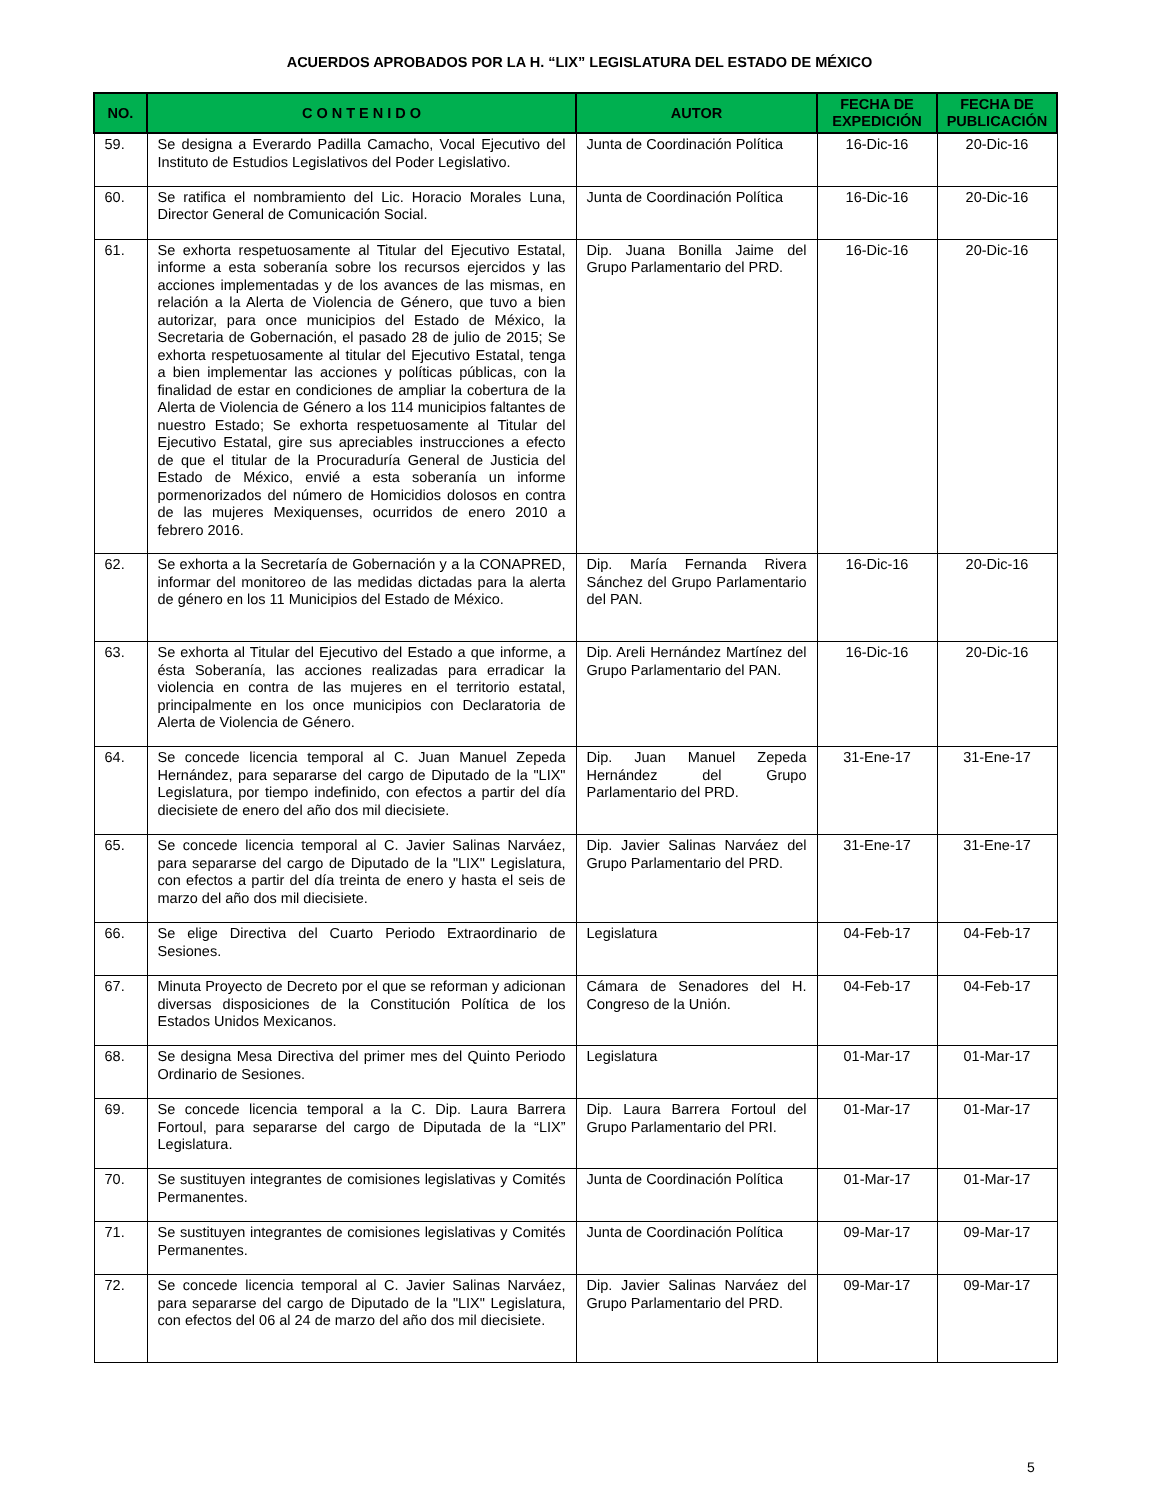ACUERDOS APROBADOS POR LA H. “LIX” LEGISLATURA DEL ESTADO DE MÉXICO
| NO. | C O N T E N I D O | AUTOR | FECHA DE EXPEDICIÓN | FECHA DE PUBLICACIÓN |
| --- | --- | --- | --- | --- |
| 59. | Se designa a Everardo Padilla Camacho, Vocal Ejecutivo del Instituto de Estudios Legislativos del Poder Legislativo. | Junta de Coordinación Política | 16-Dic-16 | 20-Dic-16 |
| 60. | Se ratifica el nombramiento del Lic. Horacio Morales Luna, Director General de Comunicación Social. | Junta de Coordinación Política | 16-Dic-16 | 20-Dic-16 |
| 61. | Se exhorta respetuosamente al Titular del Ejecutivo Estatal, informe a esta soberanía sobre los recursos ejercidos y las acciones implementadas y de los avances de las mismas, en relación a la Alerta de Violencia de Género, que tuvo a bien autorizar, para once municipios del Estado de México, la Secretaria de Gobernación, el pasado 28 de julio de 2015; Se exhorta respetuosamente al titular del Ejecutivo Estatal, tenga a bien implementar las acciones y políticas públicas, con la finalidad de estar en condiciones de ampliar la cobertura de la Alerta de Violencia de Género a los 114 municipios faltantes de nuestro Estado; Se exhorta respetuosamente al Titular del Ejecutivo Estatal, gire sus apreciables instrucciones a efecto de que el titular de la Procuraduría General de Justicia del Estado de México, envié a esta soberanía un informe pormenorizados del número de Homicidios dolosos en contra de las mujeres Mexiquenses, ocurridos de enero 2010 a febrero 2016. | Dip. Juana Bonilla Jaime del Grupo Parlamentario del PRD. | 16-Dic-16 | 20-Dic-16 |
| 62. | Se exhorta a la Secretaría de Gobernación y a la CONAPRED, informar del monitoreo de las medidas dictadas para la alerta de género en los 11 Municipios del Estado de México. | Dip. María Fernanda Rivera Sánchez del Grupo Parlamentario del PAN. | 16-Dic-16 | 20-Dic-16 |
| 63. | Se exhorta al Titular del Ejecutivo del Estado a que informe, a ésta Soberanía, las acciones realizadas para erradicar la violencia en contra de las mujeres en el territorio estatal, principalmente en los once municipios con Declaratoria de Alerta de Violencia de Género. | Dip. Areli Hernández Martínez del Grupo Parlamentario del PAN. | 16-Dic-16 | 20-Dic-16 |
| 64. | Se concede licencia temporal al C. Juan Manuel Zepeda Hernández, para separarse del cargo de Diputado de la "LIX" Legislatura, por tiempo indefinido, con efectos a partir del día diecisiete de enero del año dos mil diecisiete. | Dip. Juan Manuel Zepeda Hernández del Grupo Parlamentario del PRD. | 31-Ene-17 | 31-Ene-17 |
| 65. | Se concede licencia temporal al C. Javier Salinas Narváez, para separarse del cargo de Diputado de la "LIX" Legislatura, con efectos a partir del día treinta de enero y hasta el seis de marzo del año dos mil diecisiete. | Dip. Javier Salinas Narváez del Grupo Parlamentario del PRD. | 31-Ene-17 | 31-Ene-17 |
| 66. | Se elige Directiva del Cuarto Periodo Extraordinario de Sesiones. | Legislatura | 04-Feb-17 | 04-Feb-17 |
| 67. | Minuta Proyecto de Decreto por el que se reforman y adicionan diversas disposiciones de la Constitución Política de los Estados Unidos Mexicanos. | Cámara de Senadores del H. Congreso de la Unión. | 04-Feb-17 | 04-Feb-17 |
| 68. | Se designa Mesa Directiva del primer mes del Quinto Periodo Ordinario de Sesiones. | Legislatura | 01-Mar-17 | 01-Mar-17 |
| 69. | Se concede licencia temporal a la C. Dip. Laura Barrera Fortoul, para separarse del cargo de Diputada de la “LIX” Legislatura. | Dip. Laura Barrera Fortoul del Grupo Parlamentario del PRI. | 01-Mar-17 | 01-Mar-17 |
| 70. | Se sustituyen integrantes de comisiones legislativas y Comités Permanentes. | Junta de Coordinación Política | 01-Mar-17 | 01-Mar-17 |
| 71. | Se sustituyen integrantes de comisiones legislativas y Comités Permanentes. | Junta de Coordinación Política | 09-Mar-17 | 09-Mar-17 |
| 72. | Se concede licencia temporal al C. Javier Salinas Narváez, para separarse del cargo de Diputado de la "LIX" Legislatura, con efectos del 06 al 24 de marzo del año dos mil diecisiete. | Dip. Javier Salinas Narváez del Grupo Parlamentario del PRD. | 09-Mar-17 | 09-Mar-17 |
5